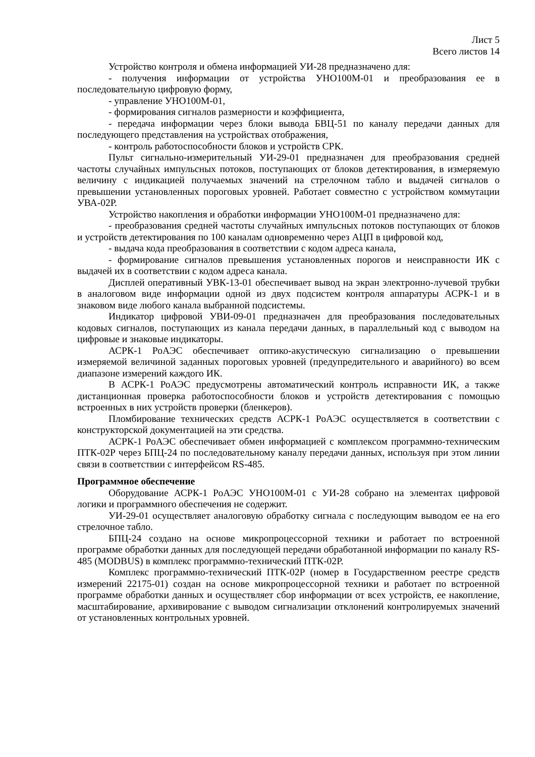Лист 5
Всего листов 14
Устройство контроля и обмена информацией УИ-28 предназначено для:
- получения информации от устройства УНО100М-01 и преобразования ее в последовательную цифровую форму,
- управление УНО100М-01,
- формирования сигналов размерности и коэффициента,
- передача информации через блоки вывода БВЦ-51 по каналу передачи данных для последующего представления на устройствах отображения,
- контроль работоспособности блоков и устройств СРК.
Пульт сигнально-измерительный УИ-29-01 предназначен для преобразования средней частоты случайных импульсных потоков, поступающих от блоков детектирования, в измеряемую величину с индикацией получаемых значений на стрелочном табло и выдачей сигналов о превышении установленных пороговых уровней. Работает совместно с устройством коммутации УВА-02Р.
Устройство накопления и обработки информации УНО100М-01 предназначено для:
- преобразования средней частоты случайных импульсных потоков поступающих от блоков и устройств детектирования по 100 каналам одновременно через АЦП в цифровой код,
- выдача кода преобразования в соответствии с кодом адреса канала,
- формирование сигналов превышения установленных порогов и неисправности ИК с выдачей их в соответствии с кодом адреса канала.
Дисплей оперативный УВК-13-01 обеспечивает вывод на экран электронно-лучевой трубки в аналоговом виде информации одной из двух подсистем контроля аппаратуры АСРК-1 и в знаковом виде любого канала выбранной подсистемы.
Индикатор цифровой УВИ-09-01 предназначен для преобразования последовательных кодовых сигналов, поступающих из канала передачи данных, в параллельный код с выводом на цифровые и знаковые индикаторы.
АСРК-1 РоАЭС обеспечивает оптико-акустическую сигнализацию о превышении измеряемой величиной заданных пороговых уровней (предупредительного и аварийного) во всем диапазоне измерений каждого ИК.
В АСРК-1 РоАЭС предусмотрены автоматический контроль исправности ИК, а также дистанционная проверка работоспособности блоков и устройств детектирования с помощью встроенных в них устройств проверки (бленкеров).
Пломбирование технических средств АСРК-1 РоАЭС осуществляется в соответствии с конструкторской документацией на эти средства.
АСРК-1 РоАЭС обеспечивает обмен информацией с комплексом программно-техническим ПТК-02Р через БПЦ-24 по последовательному каналу передачи данных, используя при этом линии связи в соответствии с интерфейсом RS-485.
Программное обеспечение
Оборудование АСРК-1 РоАЭС УНО100М-01 с УИ-28 собрано на элементах цифровой логики и программного обеспечения не содержит.
УИ-29-01 осуществляет аналоговую обработку сигнала с последующим выводом ее на его стрелочное табло.
БПЦ-24 создано на основе микропроцессорной техники и работает по встроенной программе обработки данных для последующей передачи обработанной информации по каналу RS-485 (MODBUS) в комплекс программно-технический ПТК-02Р.
Комплекс программно-технический ПТК-02Р (номер в Государственном реестре средств измерений 22175-01) создан на основе микропроцессорной техники и работает по встроенной программе обработки данных и осуществляет сбор информации от всех устройств, ее накопление, масштабирование, архивирование с выводом сигнализации отклонений контролируемых значений от установленных контрольных уровней.